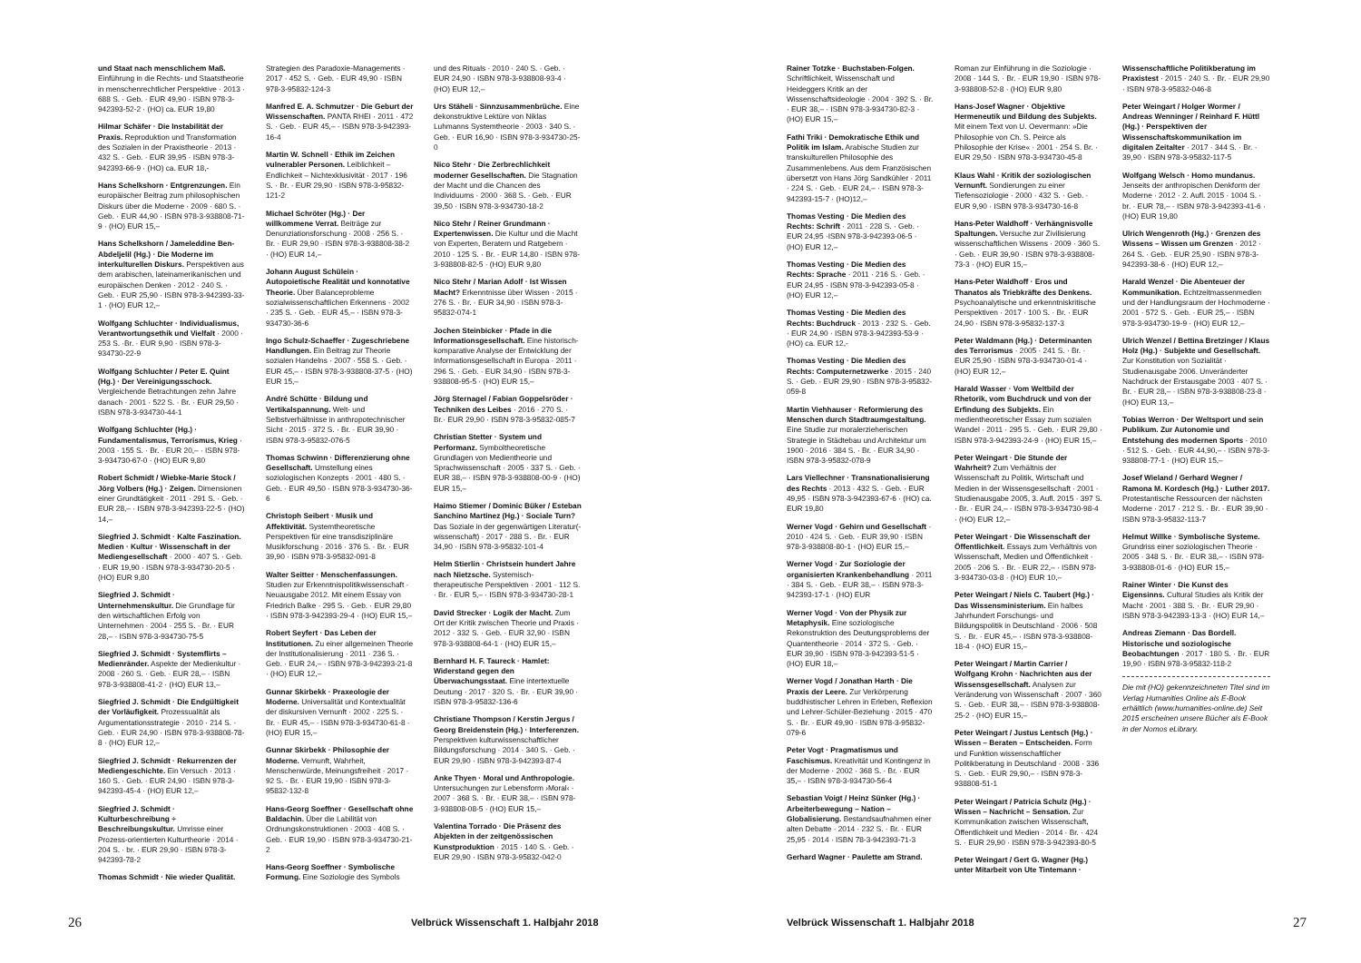und Staat nach menschlichem Maß. Einführung in die Rechts- und Staatstheorie in menschenrechtlicher Perspektive · 2013 · 688 S. · Geb. · EUR 49,90 · ISBN 978-3-942393-52-2 · (HO) ca. EUR 19,80
Hilmar Schäfer · Die Instabilität der Praxis. Reproduktion und Transformation des Sozialen in der Praxistheorie · 2013 · 432 S. · Geb. · EUR 39,95 · ISBN 978-3-942393-66-9 · (HO) ca. EUR 18,-
Hans Schelkshorn · Entgrenzungen. Ein europäischer Beitrag zum philosophischen Diskurs über die Moderne · 2009 · 680 S. · Geb. · EUR 44,90 · ISBN 978-3-938808-71-9 · (HO) EUR 15,–
Hans Schelkshorn / Jameleddine Ben-Abdeljelil (Hg.) · Die Moderne im interkulturellen Diskurs. Perspektiven aus dem arabischen, lateinamerikanischen und europäischen Denken · 2012 · 240 S. · Geb. · EUR 25,90 · ISBN 978-3-942393-33-1 · (HO) EUR 12,–
Wolfgang Schluchter · Individualismus, Verantwortungsethik und Vielfalt · 2000 · 253 S. ·Br. · EUR 9,90 · ISBN 978-3-934730-22-9
Wolfgang Schluchter / Peter E. Quint (Hg.) · Der Vereinigungsschock. Vergleichende Betrachtungen zehn Jahre danach · 2001 · 522 S. · Br. · EUR 29,50 · ISBN 978-3-934730-44-1
Wolfgang Schluchter (Hg.) · Fundamentalismus, Terrorismus, Krieg · 2003 · 155 S. · Br. · EUR 20,– · ISBN 978-3-934730-67-0 · (HO) EUR 9,80
Robert Schmidt / Wiebke-Marie Stock / Jörg Volbers (Hg.) · Zeigen. Dimensionen einer Grundtätigkeit · 2011 · 291 S. · Geb. · EUR 28,– · ISBN 978-3-942393-22-5 · (HO) 14,–
Siegfried J. Schmidt · Kalte Faszination. Medien · Kultur · Wissenschaft in der Mediengesellschaft · 2000 · 407 S. · Geb. · EUR 19,90 · ISBN 978-3-934730-20-5 · (HO) EUR 9,80
Siegfried J. Schmidt · Unternehmenskultur. Die Grundlage für den wirtschaftlichen Erfolg von Unternehmen · 2004 · 255 S. · Br. · EUR 28,– · ISBN 978-3-934730-75-5
Siegfried J. Schmidt · Systemflirts – Medienränder. Aspekte der Medienkultur · 2008 · 260 S. · Geb. · EUR 28,– · ISBN 978-3-938808-41-2 · (HO) EUR 13,–
Siegfried J. Schmidt · Die Endgültigkeit der Vorläufigkeit. Prozessualität als Argumentationsstrategie · 2010 · 214 S. · Geb. · EUR 24,90 · ISBN 978-3-938808-78-8 · (HO) EUR 12,–
Siegfried J. Schmidt · Rekurrenzen der Mediengeschichte. Ein Versuch · 2013 · 160 S. · Geb. · EUR 24,90 · ISBN 978-3-942393-45-4 · (HO) EUR 12,–
Siegfried J. Schmidt · Kulturbeschreibung ÷ Beschreibungskultur. Umrisse einer Prozess-orientierten Kulturtheorie · 2014 · 204 S. · br. · EUR 29,90 · ISBN 978-3-942393-78-2
Thomas Schmidt · Nie wieder Qualität.
Strategien des Paradoxie-Managements · 2017 · 452 S. · Geb. · EUR 49,90 · ISBN 978-3-95832-124-3
Manfred E. A. Schmutzer · Die Geburt der Wissenschaften. PANTA RHEI · 2011 · 472 S. · Geb. · EUR 45,– · ISBN 978-3-942393-16-4
Martin W. Schnell · Ethik im Zeichen vulnerabler Personen. Leiblichkeit – Endlichkeit – Nichtexklusivität · 2017 · 196 S. · Br. · EUR 29,90 · ISBN 978-3-95832-121-2
Michael Schröter (Hg.) · Der willkommene Verrat. Beiträge zur Denunziationsforschung · 2008 · 256 S. · Br. · EUR 29,90 · ISBN 978-3-938808-38-2 · (HO) EUR 14,–
Johann August Schülein · Autopoietische Realität und konnotative Theorie. Über Balanceprobleme sozialwissenschaftlichen Erkennens · 2002 · 235 S. · Geb. · EUR 45,– · ISBN 978-3-934730-36-6
Ingo Schulz-Schaeffer · Zugeschriebene Handlungen. Ein Beitrag zur Theorie sozialen Handelns · 2007 · 558 S. · Geb. · EUR 45,– · ISBN 978-3-938808-37-5 · (HO) EUR 15,–
André Schütte · Bildung und Vertikalspannung. Welt- und Selbstverhältnisse in anthropotechnischer Sicht · 2015 · 372 S. · Br. · EUR 39,90 · ISBN 978-3-95832-076-5
Thomas Schwinn · Differenzierung ohne Gesellschaft. Umstellung eines soziologischen Konzepts · 2001 · 480 S. · Geb. · EUR 49,50 · ISBN 978-3-934730-36-6
Christoph Seibert · Musik und Affektivität. Systemtheoretische Perspektiven für eine transdisziplinäre Musikforschung · 2016 · 376 S. · Br. · EUR 39,90 · ISBN 978-3-95832-091-8
Walter Seitter · Menschenfassungen. Studien zur Erkenntnispolitikwissenschaft · Neuausgabe 2012. Mit einem Essay von Friedrich Balke · 295 S. · Geb. · EUR 29,80 · ISBN 978-3-942393-29-4 · (HO) EUR 15,–
Robert Seyfert · Das Leben der Institutionen. Zu einer allgemeinen Theorie der Institutionalisierung · 2011 · 236 S. · Geb. · EUR 24,– · ISBN 978-3-942393-21-8 · (HO) EUR 12,–
Gunnar Skirbekk · Praxeologie der Moderne. Universalität und Kontextualität der diskursiven Vernunft · 2002 · 225 S. · Br. · EUR 45,– · ISBN 978-3-934730-61-8 · (HO) EUR 15,–
Gunnar Skirbekk · Philosophie der Moderne. Vernunft, Wahrheit, Menschenwürde, Meinungsfreiheit · 2017 · 92 S. · Br. · EUR 19,90 · ISBN 978-3-95832-132-8
Hans-Georg Soeffner · Gesellschaft ohne Baldachin. Über die Labilität von Ordnungskonstruktionen · 2003 · 408 S. · Geb. · EUR 19,90 · ISBN 978-3-934730-21-2
Hans-Georg Soeffner · Symbolische Formung. Eine Soziologie des Symbols
und des Rituals · 2010 · 240 S. · Geb. · EUR 24,90 · ISBN 978-3-938808-93-4 · (HO) EUR 12,–
Urs Stäheli · Sinnzusammenbrüche. Eine dekonstruktive Lektüre von Niklas Luhmanns Systemtheorie · 2003 · 340 S. · Geb. · EUR 16,90 · ISBN 978-3-934730-25-0
Nico Stehr · Die Zerbrechlichkeit moderner Gesellschaften. Die Stagnation der Macht und die Chancen des Individuums · 2000 · 368 S. · Geb. · EUR 39,50 · ISBN 978-3-934730-18-2
Nico Stehr / Reiner Grundmann · Expertenwissen. Die Kultur und die Macht von Experten, Beratern und Ratgebern · 2010 · 125 S. · Br. · EUR 14,80 · ISBN 978-3-938808-82-5 · (HO) EUR 9,80
Nico Stehr / Marian Adolf · Ist Wissen Macht? Erkenntnisse über Wissen · 2015 · 276 S. · Br. · EUR 34,90 · ISBN 978-3-95832-074-1
Jochen Steinbicker · Pfade in die Informationsgesellschaft. Eine historisch-komparative Analyse der Entwicklung der Informationsgesellschaft in Europa · 2011 · 296 S. · Geb. · EUR 34,90 · ISBN 978-3-938808-95-5 · (HO) EUR 15,–
Jörg Sternagel / Fabian Goppelsröder · Techniken des Leibes · 2016 · 270 S. · Br.· EUR 29,90 · ISBN 978-3-95832-085-7
Christian Stetter · System und Performanz. Symboltheoretische Grundlagen von Medientheorie und Sprachwissenschaft · 2005 · 337 S. · Geb. · EUR 38,– · ISBN 978-3-938808-00-9 · (HO) EUR 15,–
Haimo Stiemer / Dominic Büker / Esteban Sanchino Martinez (Hg.) · Sociale Turn? Das Soziale in der gegenwärtigen Literatur(-wissenschaft) · 2017 · 288 S. · Br. · EUR 34,90 · ISBN 978-3-95832-101-4
Helm Stierlin · Christsein hundert Jahre nach Nietzsche. Systemisch-therapeutische Perspektiven · 2001 · 112 S. · Br. · EUR 5,– · ISBN 978-3-934730-28-1
David Strecker · Logik der Macht. Zum Ort der Kritik zwischen Theorie und Praxis · 2012 · 332 S. · Geb. · EUR 32,90 · ISBN 978-3-938808-64-1 · (HO) EUR 15,–
Bernhard H. F. Taureck · Hamlet: Widerstand gegen den Überwachungsstaat. Eine intertextuelle Deutung · 2017 · 320 S. · Br. · EUR 39,90 · ISBN 978-3-95832-136-6
Christiane Thompson / Kerstin Jergus / Georg Breidenstein (Hg.) · Interferenzen. Perspektiven kulturwissenschaftlicher Bildungsforschung · 2014 · 340 S. · Geb. · EUR 29,90 · ISBN 978-3-942393-87-4
Anke Thyen · Moral und Anthropologie. Untersuchungen zur Lebensform ›Moral‹ · 2007 · 368 S. · Br. · EUR 38,– · ISBN 978-3-938808-08-5 · (HO) EUR 15,–
Valentina Torrado · Die Präsenz des Abjekten in der zeitgenössischen Kunstproduktion · 2015 · 140 S. · Geb. · EUR 29,90 · ISBN 978-3-95832-042-0
26
Velbrück Wissenschaft 1. Halbjahr 2018
Rainer Totzke · Buchstaben-Folgen. Schriftlichkeit, Wissenschaft und Heideggers Kritik an der Wissenschaftsideologie · 2004 · 392 S. · Br. · EUR 38,– · ISBN 978-3-934730-82-3 · (HO) EUR 15,–
Fathi Triki · Demokratische Ethik und Politik im Islam. Arabische Studien zur transkulturellen Philosophie des Zusammenlebens. Aus dem Französischen übersetzt von Hans Jörg Sandkühler · 2011 · 224 S. · Geb. · EUR 24,– · ISBN 978-3-942393-15-7 · (HO)12,–
Thomas Vesting · Die Medien des Rechts: Schrift · 2011 · 228 S. · Geb. · EUR 24,95 ·ISBN 978-3-942393-06-5 · (HO) EUR 12,–
Thomas Vesting · Die Medien des Rechts: Sprache · 2011 · 216 S. · Geb. · EUR 24,95 · ISBN 978-3-942393-05-8 · (HO) EUR 12,–
Thomas Vesting · Die Medien des Rechts: Buchdruck · 2013 · 232 S. · Geb. · EUR 24,90 · ISBN 978-3-942393-53-9 · (HO) ca. EUR 12,-
Thomas Vesting · Die Medien des Rechts: Computernetzwerke · 2015 · 240 S. · Geb. · EUR 29,90 · ISBN 978-3-95832-059-8
Martin Viehhauser · Reformierung des Menschen durch Stadtraumgestaltung. Eine Studie zur moralerzieherischen Strategie in Städtebau und Architektur um 1900 · 2016 · 384 S. · Br. · EUR 34,90 · ISBN 978-3-95832-078-9
Lars Viellechner · Transnationalisierung des Rechts · 2013 · 432 S. · Geb. · EUR 49,95 · ISBN 978-3-942393-67-6 · (HO) ca. EUR 19,80
Werner Vogd · Gehirn und Gesellschaft · 2010 · 424 S. · Geb. · EUR 39,90 · ISBN 978-3-938808-80-1 · (HO) EUR 15,–
Werner Vogd · Zur Soziologie der organisierten Krankenbehandlung · 2011 · 384 S. · Geb. · EUR 38,– · ISBN 978-3-942393-17-1 · (HO) EUR
Werner Vogd · Von der Physik zur Metaphysik. Eine soziologische Rekonstruktion des Deutungsproblems der Quantentheorie · 2014 · 372 S. · Geb. · EUR 39,90 · ISBN 978-3-942393-51-5 · (HO) EUR 18,–
Werner Vogd / Jonathan Harth · Die Praxis der Leere. Zur Verkörperung buddhistischer Lehren in Erleben, Reflexion und Lehrer-Schüler-Beziehung · 2015 · 470 S. · Br. · EUR 49,90 · ISBN 978-3-95832-079-6
Peter Vogt · Pragmatismus und Faschismus. Kreativität und Kontingenz in der Moderne · 2002 · 368 S. · Br. · EUR 35,– · ISBN 978-3-934730-56-4
Sebastian Voigt / Heinz Sünker (Hg.) · Arbeiterbewegung – Nation – Globalisierung. Bestandsaufnahmen einer alten Debatte · 2014 · 232 S. · Br. · EUR 25,95 · 2014 · ISBN 78-3-942393-71-3
Gerhard Wagner · Paulette am Strand.
Roman zur Einführung in die Soziologie · 2008 · 144 S. · Br. · EUR 19,90 · ISBN 978-3-938808-52-8 · (HO) EUR 9,80
Hans-Josef Wagner · Objektive Hermeneutik und Bildung des Subjekts. Mit einem Text von U. Oevermann: »Die Philosophie von Ch. S. Peirce als Philosophie der Krise« · 2001 · 254 S. Br. · EUR 29,50 · ISBN 978-3-934730-45-8
Klaus Wahl · Kritik der soziologischen Vernunft. Sondierungen zu einer Tiefensoziologie · 2000 · 432 S. · Geb. · EUR 9,90 · ISBN 978-3-934730-16-8
Hans-Peter Waldhoff · Verhängnisvolle Spaltungen. Versuche zur Zivilisierung wissenschaftlichen Wissens · 2009 · 360 S. · Geb. · EUR 39,90 · ISBN 978-3-938808-73-3 · (HO) EUR 15,–
Hans-Peter Waldhoff · Eros und Thanatos als Triebkräfte des Denkens. Psychoanalytische und erkenntniskritische Perspektiven · 2017 · 100 S. · Br. · EUR 24,90 · ISBN 978-3-95832-137-3
Peter Waldmann (Hg.) · Determinanten des Terrorismus · 2005 · 241 S. · Br. · EUR 25,90 · ISBN 978-3-934730-01-4 · (HO) EUR 12,–
Harald Wasser · Vom Weltbild der Rhetorik, vom Buchdruck und von der Erfindung des Subjekts. Ein medientheoretischer Essay zum sozialen Wandel · 2011 · 295 S. · Geb. · EUR 29,80 · ISBN 978-3-942393-24-9 · (HO) EUR 15,–
Peter Weingart · Die Stunde der Wahrheit? Zum Verhältnis der Wissenschaft zu Politik, Wirtschaft und Medien in der Wissensgesellschaft · 2001 · Studienausgabe 2005, 3. Aufl. 2015 · 397 S. · Br. · EUR 24,– · ISBN 978-3-934730-98-4 · (HO) EUR 12,–
Peter Weingart · Die Wissenschaft der Öffentlichkeit. Essays zum Verhältnis von Wissenschaft, Medien und Öffentlichkeit · 2005 · 206 S. · Br. · EUR 22,– · ISBN 978-3-934730-03-8 · (HO) EUR 10,–
Peter Weingart / Niels C. Taubert (Hg.) · Das Wissensministerium. Ein halbes Jahrhundert Forschungs- und Bildungspolitik in Deutschland · 2006 · 508 S. · Br. · EUR 45,– · ISBN 978-3-938808-18-4 · (HO) EUR 15,–
Peter Weingart / Martin Carrier / Wolfgang Krohn · Nachrichten aus der Wissensgesellschaft. Analysen zur Veränderung von Wissenschaft · 2007 · 360 S. · Geb. · EUR 38,– · ISBN 978-3-938808-25-2 · (HO) EUR 15,–
Peter Weingart / Justus Lentsch (Hg.) · Wissen – Beraten – Entscheiden. Form und Funktion wissenschaftlicher Politikberatung in Deutschland · 2008 · 336 S. · Geb. · EUR 29,90,– · ISBN 978-3-938808-51-1
Peter Weingart / Patricia Schulz (Hg.) · Wissen – Nachricht – Sensation. Zur Kommunikation zwischen Wissenschaft, Öffentlichkeit und Medien · 2014 · Br. · 424 S. · EUR 29,90 · ISBN 978-3-942393-80-5
Peter Weingart / Gert G. Wagner (Hg.) unter Mitarbeit von Ute Tintemann ·
Wissenschaftliche Politikberatung im Praxistest · 2015 · 240 S. · Br. · EUR 29,90 · ISBN 978-3-95832-046-8
Peter Weingart / Holger Wormer / Andreas Wenninger / Reinhard F. Hüttl (Hg.) · Perspektiven der Wissenschaftskommunikation im digitalen Zeitalter · 2017 · 344 S. · Br. · 39,90 · ISBN 978-3-95832-117-5
Wolfgang Welsch · Homo mundanus. Jenseits der anthropischen Denkform der Moderne · 2012 · 2. Aufl. 2015 · 1004 S. · br. · EUR 78,– · ISBN 978-3-942393-41-6 · (HO) EUR 19,80
Ulrich Wengenroth (Hg.) · Grenzen des Wissens – Wissen um Grenzen · 2012 · 264 S. · Geb. · EUR 25,90 · ISBN 978-3-942393-38-6 · (HO) EUR 12,–
Harald Wenzel · Die Abenteuer der Kommunikation. Echtzeitmassenmedien und der Handlungsraum der Hochmoderne · 2001 · 572 S. · Geb. · EUR 25,– · ISBN 978-3-934730-19-9 · (HO) EUR 12,–
Ulrich Wenzel / Bettina Bretzinger / Klaus Holz (Hg.) · Subjekte und Gesellschaft. Zur Konstitution von Sozialität · Studienausgabe 2006. Unveränderter Nachdruck der Erstausgabe 2003 · 407 S. · Br. · EUR 28,– · ISBN 978-3-938808-23-8 · (HO) EUR 13,–
Tobias Werron · Der Weltsport und sein Publikum. Zur Autonomie und Entstehung des modernen Sports · 2010 · 512 S. · Geb. · EUR 44,90,– · ISBN 978-3-938808-77-1 · (HO) EUR 15,–
Josef Wieland / Gerhard Wegner / Ramona M. Kordesch (Hg.) · Luther 2017. Protestantische Ressourcen der nächsten Moderne · 2017 · 212 S. · Br. · EUR 39,90 · ISBN 978-3-95832-113-7
Helmut Willke · Symbolische Systeme. Grundriss einer soziologischen Theorie · 2005 · 348 S. · Br. · EUR 38,– · ISBN 978-3-938808-01-6 · (HO) EUR 15,–
Rainer Winter · Die Kunst des Eigensinns. Cultural Studies als Kritik der Macht · 2001 · 388 S. · Br. · EUR 29,90 · ISBN 978-3-942393-13-3 · (HO) EUR 14,–
Andreas Ziemann · Das Bordell. Historische und soziologische Beobachtungen · 2017 · 180 S. · Br. · EUR 19,90 · ISBN 978-3-95832-118-2
Die mit (HO) gekennzeichneten Titel sind im Verlag Humanities Online als E-Book erhältlich (www.humanities-online.de) Seit 2015 erscheinen unsere Bücher als E-Book in der Nomos eLibrary.
Velbrück Wissenschaft 1. Halbjahr 2018
27